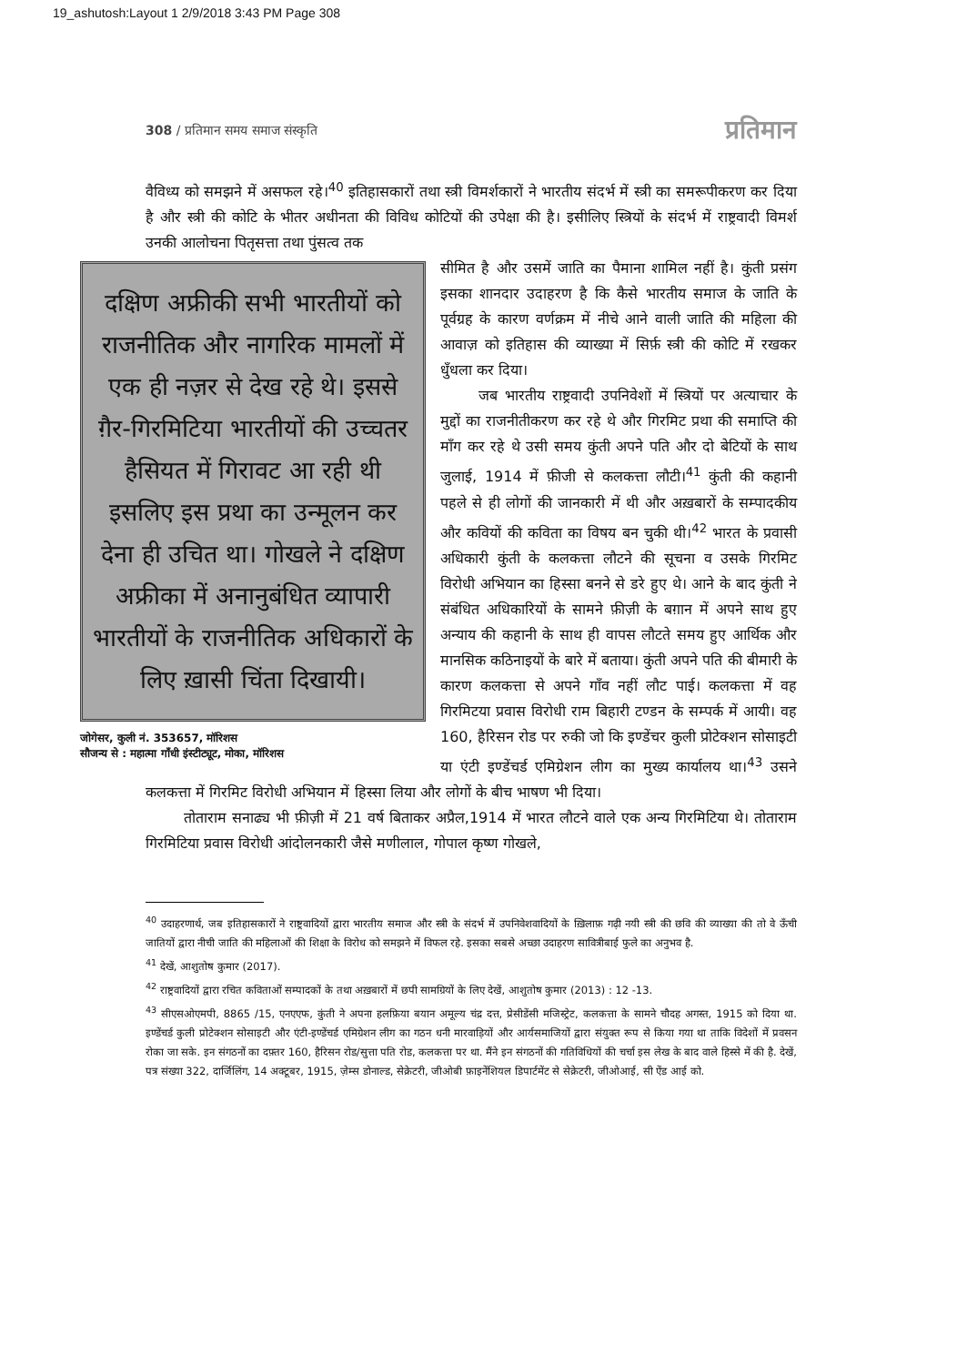19_ashutosh:Layout 1 2/9/2018 3:43 PM Page 308
308 / प्रतिमान समय समाज संस्कृति प्रतिमान
वैविध्य को समझने में असफल रहे।<sup>40</sup> इतिहासकारों तथा स्त्री विमर्शकारों ने भारतीय संदर्भ में स्त्री का समरूपीकरण कर दिया है और स्त्री की कोटि के भीतर अधीनता की विविध कोटियों की उपेक्षा की है। इसीलिए स्त्रियों के संदर्भ में राष्ट्रवादी विमर्श उनकी आलोचना पितृसत्ता तथा पुंसत्व तक
दक्षिण अफ्रीकी सभी भारतीयों को राजनीतिक और नागरिक मामलों में एक ही नज़र से देख रहे थे। इससे ग़ैर-गिरमिटिया भारतीयों की उच्चतर हैसियत में गिरावट आ रही थी इसलिए इस प्रथा का उन्मूलन कर देना ही उचित था। गोखले ने दक्षिण अफ्रीका में अनानुबंधित व्यापारी भारतीयों के राजनीतिक अधिकारों के लिए ख़ासी चिंता दिखायी।
जोगेसर, कुली नं. 353657, मॉरिशस
सौजन्य से : महात्मा गाँधी इंस्टीट्यूट, मोका, मॉरिशस
सीमित है और उसमें जाति का पैमाना शामिल नहीं है। कुंती प्रसंग इसका शानदार उदाहरण है कि कैसे भारतीय समाज के जाति के पूर्वग्रह के कारण वर्णक्रम में नीचे आने वाली जाति की महिला की आवाज़ को इतिहास की व्याख्या में सिर्फ़ स्त्री की कोटि में रखकर धुँधला कर दिया।
जब भारतीय राष्ट्रवादी उपनिवेशों में स्त्रियों पर अत्याचार के मुद्दों का राजनीतीकरण कर रहे थे और गिरमिट प्रथा की समाप्ति की माँग कर रहे थे उसी समय कुंती अपने पति और दो बेटियों के साथ जुलाई, 1914 में फ़ीजी से कलकत्ता लौटी।<sup>41</sup> कुंती की कहानी पहले से ही लोगों की जानकारी में थी और अख़बारों के सम्पादकीय और कवियों की कविता का विषय बन चुकी थी।<sup>42</sup> भारत के प्रवासी अधिकारी कुंती के कलकत्ता लौटने की सूचना व उसके गिरमिट विरोधी अभियान का हिस्सा बनने से डरे हुए थे। आने के बाद कुंती ने संबंधित अधिकारियों के सामने फ़ीज़ी के बग़ान में अपने साथ हुए अन्याय की कहानी के साथ ही वापस लौटते समय हुए आर्थिक और मानसिक कठिनाइयों के बारे में बताया। कुंती अपने पति की बीमारी के कारण कलकत्ता से अपने गाँव नहीं लौट पाई। कलकत्ता में वह गिरमिटया प्रवास विरोधी राम बिहारी टण्डन के सम्पर्क में आयी। वह 160, हैरिसन रोड पर रुकी जो कि इण्डेंचर कुली प्रोटेक्शन सोसाइटी या एंटी इण्डेंचर्ड एमिग्रेशन लीग का मुख्य कार्यालय था।<sup>43</sup> उसने कलकत्ता में गिरमिट विरोधी अभियान में हिस्सा लिया और लोगों के बीच भाषण भी दिया।
तोताराम सनाढ्य भी फ़ीज़ी में 21 वर्ष बिताकर अप्रैल,1914 में भारत लौटने वाले एक अन्य गिरमिटिया थे। तोताराम गिरमिटिया प्रवास विरोधी आंदोलनकारी जैसे मणीलाल, गोपाल कृष्ण गोखले,
<sup>40</sup> उदाहरणार्थ, जब इतिहासकारों ने राष्ट्रवादियों द्वारा भारतीय समाज और स्त्री के संदर्भ में उपनिवेशवादियों के ख़िलाफ़ गढ़ी नयी स्त्री की छवि की व्याख्या की तो वे ऊँची जातियों द्वारा नीची जाति की महिलाओं की शिक्षा के विरोध को समझने में विफल रहे. इसका सबसे अच्छा उदाहरण सावित्रीबाई फुले का अनुभव है.
<sup>41</sup> देखें, आशुतोष कुमार (2017).
<sup>42</sup> राष्ट्रवादियों द्वारा रचित कविताओं सम्पादकों के तथा अख़बारों में छपी सामग्रियों के लिए देखें, आशुतोष कुमार (2013) : 12 -13.
<sup>43</sup> सीएसओएमपी, 8865 /15, एनएएफ, कुंती ने अपना हलफ़िया बयान अमूल्य चंद्र दत्त, प्रेसीडेंसी मजिस्ट्रेट, कलकत्ता के सामने चौदह अगस्त, 1915 को दिया था. इण्डेंचर्ड कुली प्रोटेक्शन सोसाइटी और एंटी-इण्डेंचर्ड एमिग्रेशन लीग का गठन धनी मारवाड़ियों और आर्यसमाजियों द्वारा संयुक्त रूप से किया गया था ताकि विदेशों में प्रवसन रोका जा सके. इन संगठनों का दफ़्तर 160, हैरिसन रोड/सुत्ता पति रोड, कलकत्ता पर था. मैंने इन संगठनों की गतिविधियों की चर्चा इस लेख के बाद वाले हिस्से में की है. देखें, पत्र संख्या 322, दार्जिलिंग, 14 अक्टूबर, 1915, ज़ेम्स डोनाल्ड, सेक्रेटरी, जीओबी फ़ाइनेंशियल डिपार्टमेंट से सेक्रेटरी, जीओआई, सी ऐंड आई को.